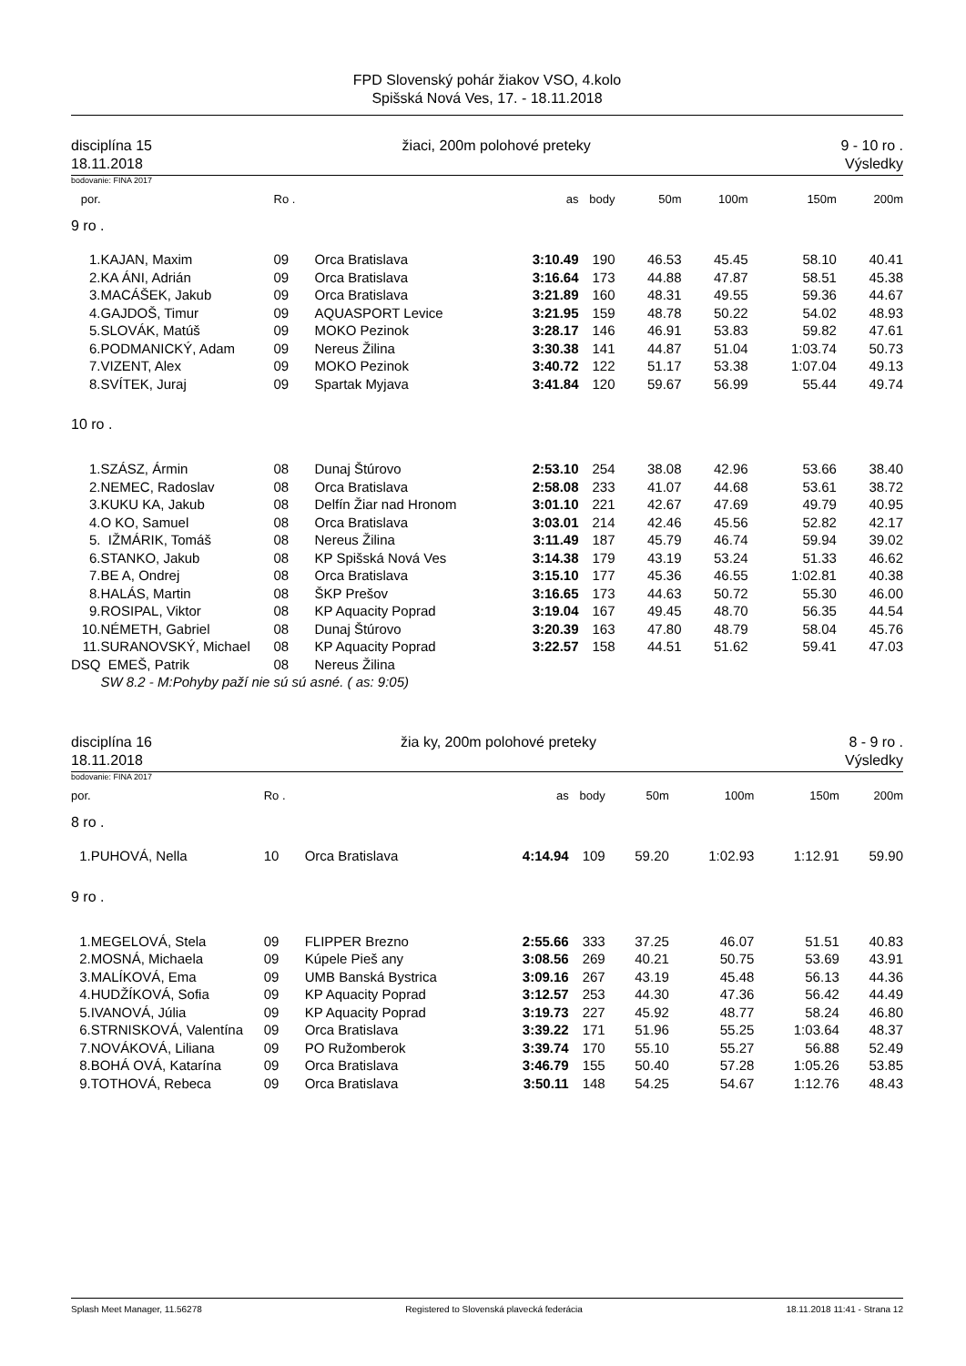FPD Slovenský pohár žiakov VSO, 4.kolo
Spišská Nová Ves, 17. - 18.11.2018
disciplína 15
18.11.2018 žiaci, 200m polohové preteky 9 - 10 ro .
Výsledky
bodovanie: FINA 2017
| por. | | | Ro . | | as | body | 50m | 100m | 150m | 200m |
| --- | --- | --- | --- | --- | --- | --- | --- | --- | --- | --- |
| 9 ro . | | | | | | | | | | |
| 1. | KAJAN, Maxim | | 09 | Orca Bratislava | 3:10.49 | 190 | 46.53 | 45.45 | 58.10 | 40.41 |
| 2. | KA ÁNI, Adrián | | 09 | Orca Bratislava | 3:16.64 | 173 | 44.88 | 47.87 | 58.51 | 45.38 |
| 3. | MACÁŠEK, Jakub | | 09 | Orca Bratislava | 3:21.89 | 160 | 48.31 | 49.55 | 59.36 | 44.67 |
| 4. | GAJDOŠ, Timur | | 09 | AQUASPORT Levice | 3:21.95 | 159 | 48.78 | 50.22 | 54.02 | 48.93 |
| 5. | SLOVÁK, Matúš | | 09 | MOKO Pezinok | 3:28.17 | 146 | 46.91 | 53.83 | 59.82 | 47.61 |
| 6. | PODMANICKÝ, Adam | | 09 | Nereus Žilina | 3:30.38 | 141 | 44.87 | 51.04 | 1:03.74 | 50.73 |
| 7. | VIZENT, Alex | | 09 | MOKO Pezinok | 3:40.72 | 122 | 51.17 | 53.38 | 1:07.04 | 49.13 |
| 8. | SVÍTEK, Juraj | | 09 | Spartak Myjava | 3:41.84 | 120 | 59.67 | 56.99 | 55.44 | 49.74 |
| 10 ro . | | | | | | | | | | |
| 1. | SZÁSZ, Ármin | | 08 | Dunaj Štúrovo | 2:53.10 | 254 | 38.08 | 42.96 | 53.66 | 38.40 |
| 2. | NEMEC, Radoslav | | 08 | Orca Bratislava | 2:58.08 | 233 | 41.07 | 44.68 | 53.61 | 38.72 |
| 3. | KUKU KA, Jakub | | 08 | Delfín Žiar nad Hronom | 3:01.10 | 221 | 42.67 | 47.69 | 49.79 | 40.95 |
| 4. | O KO, Samuel | | 08 | Orca Bratislava | 3:03.01 | 214 | 42.46 | 45.56 | 52.82 | 42.17 |
| 5. | IŽMÁRIK, Tomáš | | 08 | Nereus Žilina | 3:11.49 | 187 | 45.79 | 46.74 | 59.94 | 39.02 |
| 6. | STANKO, Jakub | | 08 | KP Spišská Nová Ves | 3:14.38 | 179 | 43.19 | 53.24 | 51.33 | 46.62 |
| 7. | BE A, Ondrej | | 08 | Orca Bratislava | 3:15.10 | 177 | 45.36 | 46.55 | 1:02.81 | 40.38 |
| 8. | HALÁS, Martin | | 08 | ŠKP Prešov | 3:16.65 | 173 | 44.63 | 50.72 | 55.30 | 46.00 |
| 9. | ROSIPAL, Viktor | | 08 | KP Aquacity Poprad | 3:19.04 | 167 | 49.45 | 48.70 | 56.35 | 44.54 |
| 10. | NÉMETH, Gabriel | | 08 | Dunaj Štúrovo | 3:20.39 | 163 | 47.80 | 48.79 | 58.04 | 45.76 |
| 11. | SURANOVSKÝ, Michael | | 08 | KP Aquacity Poprad | 3:22.57 | 158 | 44.51 | 51.62 | 59.41 | 47.03 |
| DSQ | EMEŠ, Patrik | | 08 | Nereus Žilina | | | | | | |
| | SW 8.2 - M:Pohyby paží nie sú sú asné. ( as: 9:05) | | | | | | | | | |
disciplína 16
18.11.2018 žia ky, 200m polohové preteky 8 - 9 ro .
Výsledky
bodovanie: FINA 2017
| por. | | | Ro . | | as | body | 50m | 100m | 150m | 200m |
| --- | --- | --- | --- | --- | --- | --- | --- | --- | --- | --- |
| 8 ro . | | | | | | | | | | |
| 1. | PUHOVÁ, Nella | | 10 | Orca Bratislava | 4:14.94 | 109 | 59.20 | 1:02.93 | 1:12.91 | 59.90 |
| 9 ro . | | | | | | | | | | |
| 1. | MEGELOVÁ, Stela | | 09 | FLIPPER Brezno | 2:55.66 | 333 | 37.25 | 46.07 | 51.51 | 40.83 |
| 2. | MOSNÁ, Michaela | | 09 | Kúpele Pieš any | 3:08.56 | 269 | 40.21 | 50.75 | 53.69 | 43.91 |
| 3. | MALÍKOVÁ, Ema | | 09 | UMB Banská Bystrica | 3:09.16 | 267 | 43.19 | 45.48 | 56.13 | 44.36 |
| 4. | HUDŽÍKOVÁ, Sofia | | 09 | KP Aquacity Poprad | 3:12.57 | 253 | 44.30 | 47.36 | 56.42 | 44.49 |
| 5. | IVANOVÁ, Júlia | | 09 | KP Aquacity Poprad | 3:19.73 | 227 | 45.92 | 48.77 | 58.24 | 46.80 |
| 6. | STRNISKOVÁ, Valentína | | 09 | Orca Bratislava | 3:39.22 | 171 | 51.96 | 55.25 | 1:03.64 | 48.37 |
| 7. | NOVÁKOVÁ, Liliana | | 09 | PO Ružomberok | 3:39.74 | 170 | 55.10 | 55.27 | 56.88 | 52.49 |
| 8. | BOHÁ OVÁ, Katarína | | 09 | Orca Bratislava | 3:46.79 | 155 | 50.40 | 57.28 | 1:05.26 | 53.85 |
| 9. | TOTHOVÁ, Rebeca | | 09 | Orca Bratislava | 3:50.11 | 148 | 54.25 | 54.67 | 1:12.76 | 48.43 |
Splash Meet Manager, 11.56278 Registered to Slovenská plavecká federácia 18.11.2018 11:41 - Strana 12